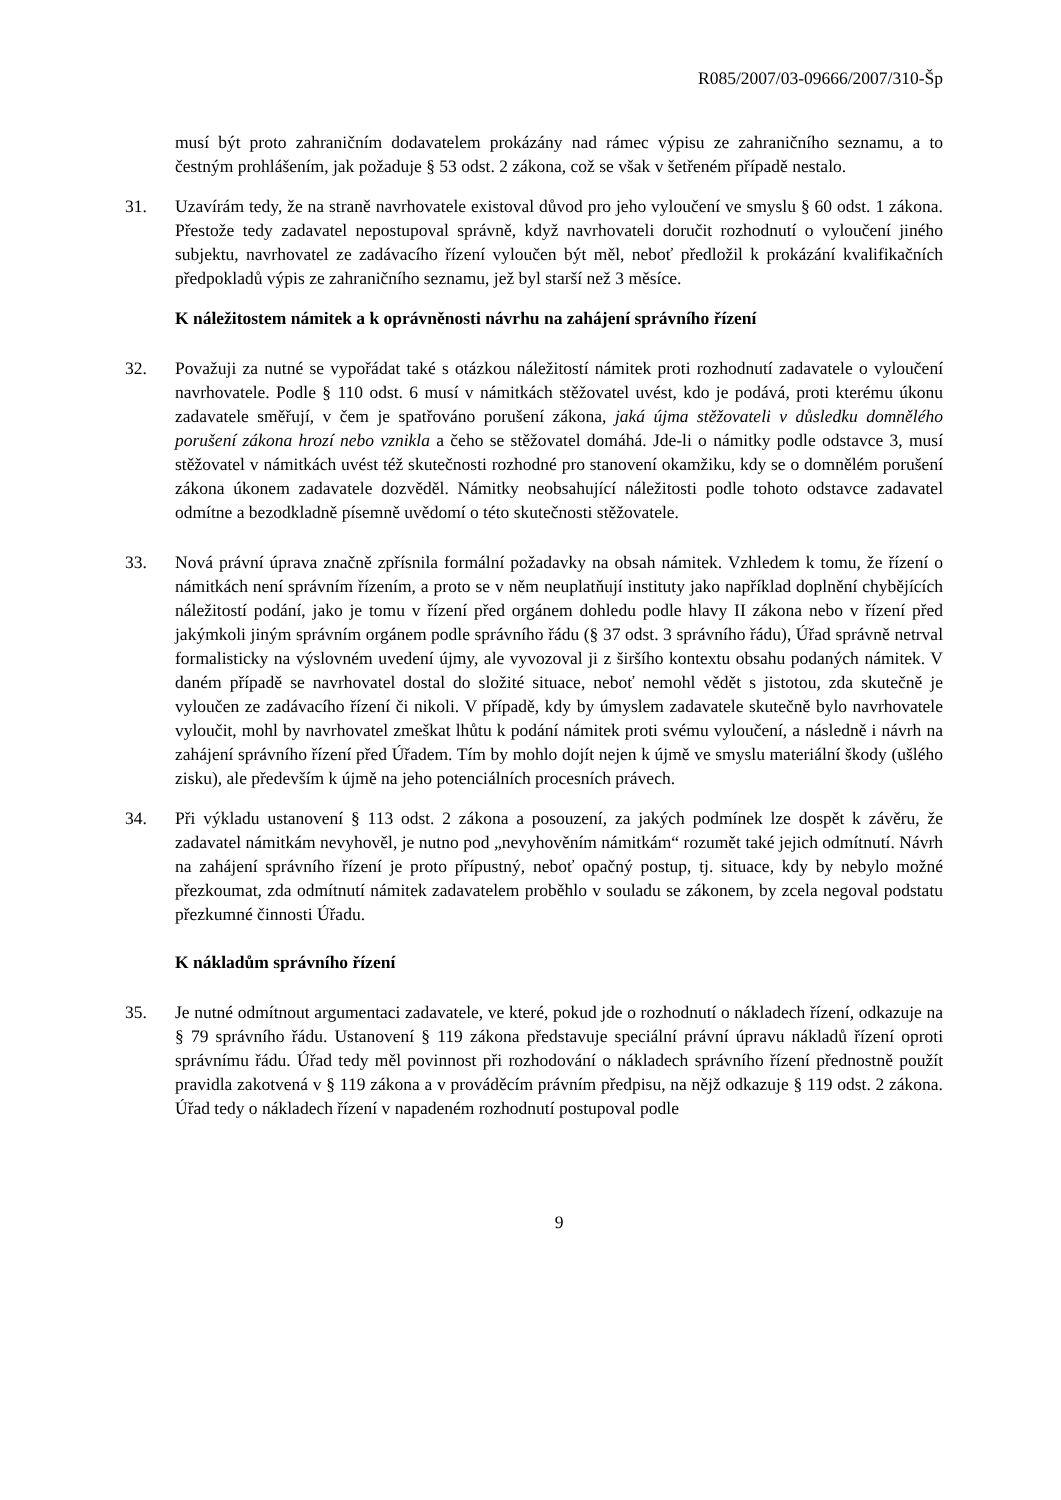R085/2007/03-09666/2007/310-Šp
musí být proto zahraničním dodavatelem prokázány nad rámec výpisu ze zahraničního seznamu, a to čestným prohlášením, jak požaduje § 53 odst. 2 zákona, což se však v šetřeném případě nestalo.
31. Uzavírám tedy, že na straně navrhovatele existoval důvod pro jeho vyloučení ve smyslu § 60 odst. 1 zákona. Přestože tedy zadavatel nepostupoval správně, když navrhovateli doručit rozhodnutí o vyloučení jiného subjektu, navrhovatel ze zadávacího řízení vyloučen být měl, neboť předložil k prokázání kvalifikačních předpokladů výpis ze zahraničního seznamu, jež byl starší než 3 měsíce.
K náležitostem námitek a k oprávněnosti návrhu na zahájení správního řízení
32. Považuji za nutné se vypořádat také s otázkou náležitostí námitek proti rozhodnutí zadavatele o vyloučení navrhovatele. Podle § 110 odst. 6 musí v námitkách stěžovatel uvést, kdo je podává, proti kterému úkonu zadavatele směřují, v čem je spatřováno porušení zákona, jaká újma stěžovateli v důsledku domnělého porušení zákona hrozí nebo vznikla a čeho se stěžovatel domáhá. Jde-li o námitky podle odstavce 3, musí stěžovatel v námitkách uvést též skutečnosti rozhodné pro stanovení okamžiku, kdy se o domnělém porušení zákona úkonem zadavatele dozvěděl. Námitky neobsahující náležitosti podle tohoto odstavce zadavatel odmítne a bezodkladně písemně uvědomí o této skutečnosti stěžovatele.
33. Nová právní úprava značně zpřísnila formální požadavky na obsah námitek. Vzhledem k tomu, že řízení o námitkách není správním řízením, a proto se v něm neuplatňují instituty jako například doplnění chybějících náležitostí podání, jako je tomu v řízení před orgánem dohledu podle hlavy II zákona nebo v řízení před jakýmkoli jiným správním orgánem podle správního řádu (§ 37 odst. 3 správního řádu), Úřad správně netrval formalisticky na výslovném uvedení újmy, ale vyvozoval ji z širšího kontextu obsahu podaných námitek. V daném případě se navrhovatel dostal do složité situace, neboť nemohl vědět s jistotou, zda skutečně je vyloučen ze zadávacího řízení či nikoli. V případě, kdy by úmyslem zadavatele skutečně bylo navrhovatele vyloučit, mohl by navrhovatel zmeškat lhůtu k podání námitek proti svému vyloučení, a následně i návrh na zahájení správního řízení před Úřadem. Tím by mohlo dojít nejen k újmě ve smyslu materiální škody (ušlého zisku), ale především k újmě na jeho potenciálních procesních právech.
34. Při výkladu ustanovení § 113 odst. 2 zákona a posouzení, za jakých podmínek lze dospět k závěru, že zadavatel námitkám nevyhověl, je nutno pod „nevyhověním námitkám“ rozumět také jejich odmítnutí. Návrh na zahájení správního řízení je proto přípustný, neboť opačný postup, tj. situace, kdy by nebylo možné přezkoumat, zda odmítnutí námitek zadavatelem proběhlo v souladu se zákonem, by zcela negoval podstatu přezkumné činnosti Úřadu.
K nákladům správního řízení
35. Je nutné odmítnout argumentaci zadavatele, ve které, pokud jde o rozhodnutí o nákladech řízení, odkazuje na § 79 správního řádu. Ustanovení § 119 zákona představuje speciální právní úpravu nákladů řízení oproti správnímu řádu. Úřad tedy měl povinnost při rozhodování o nákladech správního řízení přednostně použít pravidla zakotvená v § 119 zákona a v prováděcím právním předpisu, na nějž odkazuje § 119 odst. 2 zákona. Úřad tedy o nákladech řízení v napadeném rozhodnutí postupoval podle
9